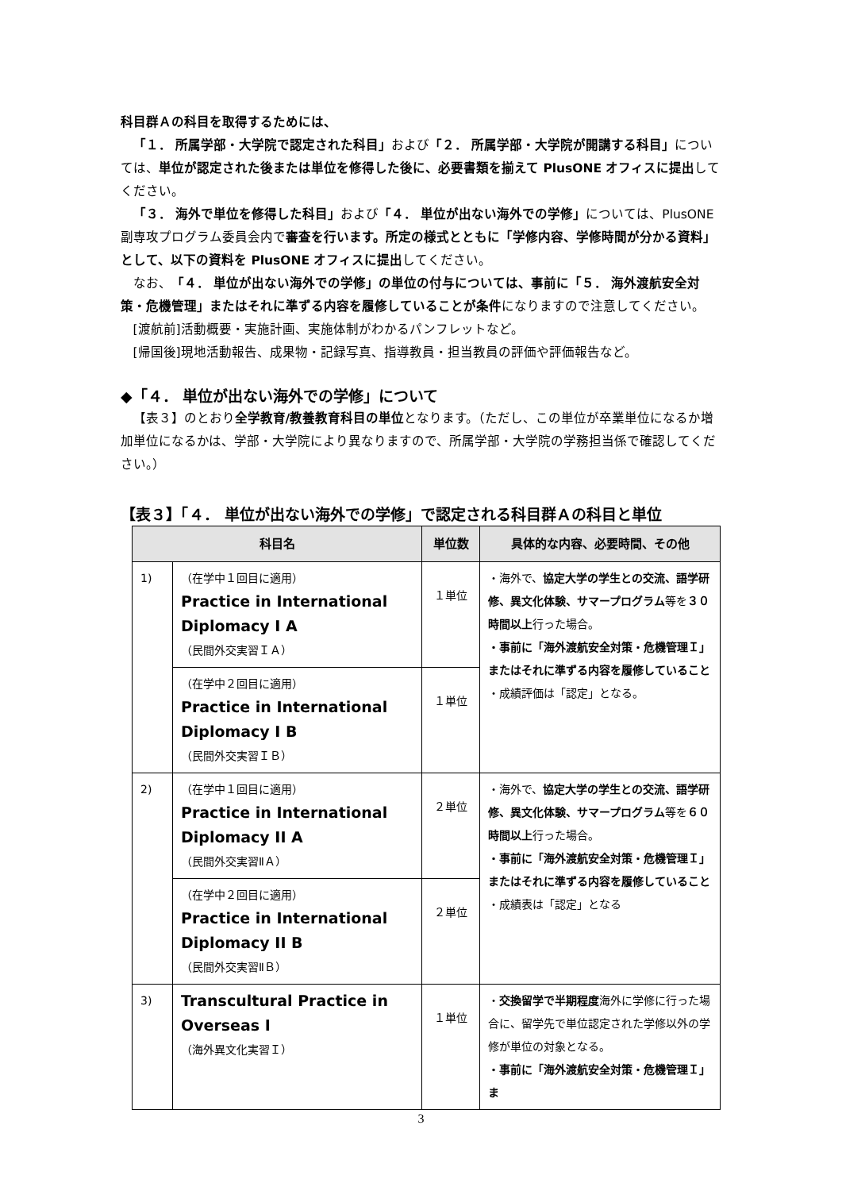科目群Ａの科目を取得するためには、
「１． 所属学部・大学院で認定された科目」および「２． 所属学部・大学院が開講する科目」については、単位が認定された後または単位を修得した後に、必要書類を揃えて PlusONE オフィスに提出してください。
「３． 海外で単位を修得した科目」および「４． 単位が出ない海外での学修」については、PlusONE 副専攻プログラム委員会内で審査を行います。所定の様式とともに「学修内容、学修時間が分かる資料」として、以下の資料を PlusONE オフィスに提出してください。
なお、「４． 単位が出ない海外での学修」の単位の付与については、事前に「５． 海外渡航安全対策・危機管理」またはそれに準ずる内容を履修していることが条件になりますので注意してください。
[渡航前]活動概要・実施計画、実施体制がわかるパンフレットなど。
[帰国後]現地活動報告、成果物・記録写真、指導教員・担当教員の評価や評価報告など。
◆「４． 単位が出ない海外での学修」について
【表３】のとおり全学教育/教養教育科目の単位となります。（ただし、この単位が卒業単位になるか増加単位になるかは、学部・大学院により異なりますので、所属学部・大学院の学務担当係で確認してください。）
【表３】「４． 単位が出ない海外での学修」で認定される科目群Ａの科目と単位
| 科目名 | | 単位数 | 具体的な内容、必要時間、その他 |
| --- | --- | --- | --- |
| 1) | （在学中１回目に適用） Practice in International Diplomacy I A （民間外交実習ＩＡ） | １単位 | ・海外で、 協定大学の学生との交流、語学研修、異文化体験、サマープログラム 等を ３０時間以上 行った場合。 ・事前に「海外渡航安全対策・危機管理Ｉ」またはそれに準ずる内容を履修していること ・成績評価は「認定」となる。 |
| | （在学中２回目に適用） Practice in International Diplomacy I B （民間外交実習ＩＢ） | １単位 | |
| 2) | （在学中１回目に適用） Practice in International Diplomacy II A （民間外交実習ⅡＡ） | ２単位 | ・海外で、 協定大学の学生との交流、語学研修、異文化体験、サマープログラム 等を ６０時間以上 行った場合。 ・事前に「海外渡航安全対策・危機管理Ｉ」またはそれに準ずる内容を履修していること ・成績表は「認定」となる |
| | （在学中２回目に適用） Practice in International Diplomacy II B （民間外交実習ⅡＢ） | ２単位 | |
| 3) | Transcultural Practice in Overseas I （海外異文化実習Ｉ） | １単位 | ・ 交換留学で半期程度 海外に学修に行った場合に、留学先で単位認定された学修以外の学修が単位の対象となる。 ・事前に「海外渡航安全対策・危機管理Ｉ」ま |
3